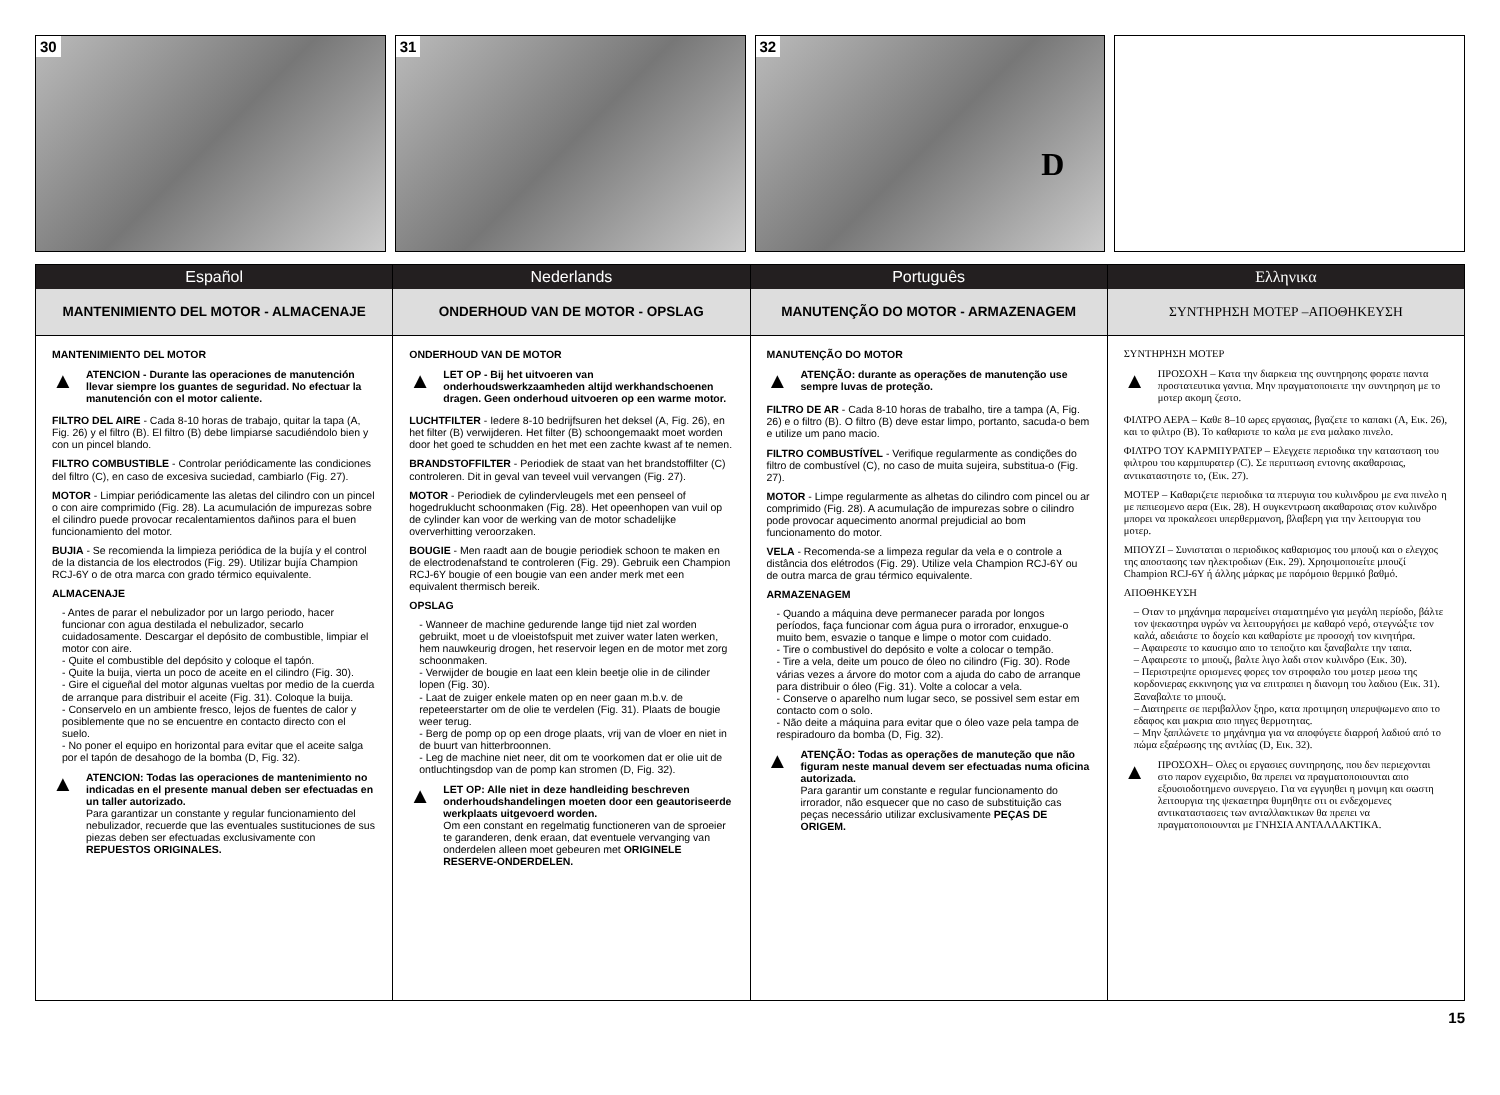30 31 32
D
Español
MANTENIMIENTO DEL MOTOR - ALMACENAJE
MANTENIMIENTO DEL MOTOR
▲
ATENCION - Durante las operaciones de manutención llevar siempre los guantes de seguridad. No efectuar la manutención con el motor caliente.
FILTRO DEL AIRE - Cada 8-10 horas de trabajo, quitar la tapa (A, Fig. 26) y el filtro (B). El filtro (B) debe limpiarse sacudiéndolo bien y con un pincel blando.
FILTRO COMBUSTIBLE - Controlar periódicamente las condiciones del filtro (C), en caso de excesiva suciedad, cambiarlo (Fig. 27).
MOTOR - Limpiar periódicamente las aletas del cilindro con un pincel o con aire comprimido (Fig. 28). La acumulación de impurezas sobre el cilindro puede provocar recalentamientos dañinos para el buen funcionamiento del motor.
BUJIA - Se recomienda la limpieza periódica de la bujía y el control de la distancia de los electrodos (Fig. 29). Utilizar bujía Champion RCJ-6Y o de otra marca con grado térmico equivalente.
ALMACENAJE
- Antes de parar el nebulizador por un largo periodo, hacer funcionar con agua destilada el nebulizador, secarlo cuidadosamente. Descargar el depósito de combustible, limpiar el motor con aire.
- Quite el combustible del depósito y coloque el tapón.
- Quite la buija, vierta un poco de aceite en el cilindro (Fig. 30).
- Gire el cigueñal del motor algunas vueltas por medio de la cuerda de arranque para distribuir el aceite (Fig. 31). Coloque la buija.
- Conservelo en un ambiente fresco, lejos de fuentes de calor y posiblemente que no se encuentre en contacto directo con el suelo.
- No poner el equipo en horizontal para evitar que el aceite salga por el tapón de desahogo de la bomba (D, Fig. 32).
▲
ATENCION: Todas las operaciones de mantenimiento no indicadas en el presente manual deben ser efectuadas en un taller autorizado.
Para garantizar un constante y regular funcionamiento del nebulizador, recuerde que las eventuales sustituciones de sus piezas deben ser efectuadas exclusivamente con REPUESTOS ORIGINALES.
Nederlands
ONDERHOUD VAN DE MOTOR - OPSLAG
ONDERHOUD VAN DE MOTOR
▲
LET OP - Bij het uitvoeren van onderhoudswerkzaamheden altijd werkhandschoenen dragen. Geen onderhoud uitvoeren op een warme motor.
LUCHTFILTER - Iedere 8-10 bedrijfsuren het deksel (A, Fig. 26), en het filter (B) verwijderen. Het filter (B) schoongemaakt moet worden door het goed te schudden en het met een zachte kwast af te nemen.
BRANDSTOFFILTER - Periodiek de staat van het brandstoffilter (C) controleren. Dit in geval van teveel vuil vervangen (Fig. 27).
MOTOR - Periodiek de cylindervleugels met een penseel of hogedruklucht schoonmaken (Fig. 28). Het opeenhopen van vuil op de cylinder kan voor de werking van de motor schadelijke oververhitting veroorzaken.
BOUGIE - Men raadt aan de bougie periodiek schoon te maken en de electrodenafstand te controleren (Fig. 29). Gebruik een Champion RCJ-6Y bougie of een bougie van een ander merk met een equivalent thermisch bereik.
OPSLAG
- Wanneer de machine gedurende lange tijd niet zal worden gebruikt, moet u de vloeistofspuit met zuiver water laten werken, hem nauwkeurig drogen, het reservoir legen en de motor met zorg schoonmaken.
- Verwijder de bougie en laat een klein beetje olie in de cilinder lopen (Fig. 30).
- Laat de zuiger enkele maten op en neer gaan m.b.v. de repeteerstarter om de olie te verdelen (Fig. 31). Plaats de bougie weer terug.
- Berg de pomp op op een droge plaats, vrij van de vloer en niet in de buurt van hitterbroonnen.
- Leg de machine niet neer, dit om te voorkomen dat er olie uit de ontluchtingsdop van de pomp kan stromen (D, Fig. 32).
▲
LET OP: Alle niet in deze handleiding beschreven onderhoudshandelingen moeten door een geautoriseerde werkplaats uitgevoerd worden.
Om een constant en regelmatig functioneren van de sproeier te garanderen, denk eraan, dat eventuele vervanging van onderdelen alleen moet gebeuren met ORIGINELE RESERVE-ONDERDELEN.
Português
MANUTENÇÃO DO MOTOR - ARMAZENAGEM
MANUTENÇÃO DO MOTOR
▲
ATENÇÃO: durante as operações de manutenção use sempre luvas de proteção.
FILTRO DE AR - Cada 8-10 horas de trabalho, tire a tampa (A, Fig. 26) e o filtro (B). O filtro (B) deve estar limpo, portanto, sacuda-o bem e utilize um pano macio.
FILTRO COMBUSTÍVEL - Verifique regularmente as condições do filtro de combustível (C), no caso de muita sujeira, substitua-o (Fig. 27).
MOTOR - Limpe regularmente as alhetas do cilindro com pincel ou ar comprimido (Fig. 28). A acumulação de impurezas sobre o cilindro pode provocar aquecimento anormal prejudicial ao bom funcionamento do motor.
VELA - Recomenda-se a limpeza regular da vela e o controle a distância dos elétrodos (Fig. 29). Utilize vela Champion RCJ-6Y ou de outra marca de grau térmico equivalente.
ARMAZENAGEM
- Quando a máquina deve permanecer parada por longos períodos, faça funcionar com água pura o irrorador, enxugue-o muito bem, esvazie o tanque e limpe o motor com cuidado.
- Tire o combustivel do depósito e volte a colocar o tempão.
- Tire a vela, deite um pouco de óleo no cilindro (Fig. 30). Rode várias vezes a árvore do motor com a ajuda do cabo de arranque para distribuir o óleo (Fig. 31). Volte a colocar a vela.
- Conserve o aparelho num lugar seco, se possivel sem estar em contacto com o solo.
- Não deite a máquina para evitar que o óleo vaze pela tampa de respiradouro da bomba (D, Fig. 32).
▲
ATENÇÃO: Todas as operações de manuteção que não figuram neste manual devem ser efectuadas numa oficina autorizada.
Para garantir um constante e regular funcionamento do irrorador, não esquecer que no caso de substituição cas peças necessário utilizar exclusivamente PEÇAS DE ORIGEM.
Ελληνικα
ΣΥΝΤΗΡΗΣΗ ΜΟΤΕΡ –ΑΠΟΘΗΚΕΥΣΗ
ΣΥΝΤΗΡΗΣΗ ΜΟΤΕΡ
▲
ΠΡΟΣΟΧΗ – Κατα την διαρκεια της συντηρησης φορατε παντα προστατευτικα γαντια. Μην πραγματοποιειτε την συντηρηση με το μοτερ ακομη ζεστο.
ΦΙΛΤΡΟ ΑΕΡΑ – Καθε 8–10 ωρες εργασιας, βγαζετε το καπακι (A, Εικ. 26), και το φιλτρο (B). Το καθαριστε το καλα με ενα μαλακο πινελο.
ΦΙΛΤΡΟ ΤΟΥ ΚΑΡΜΠΥΡΑΤΕΡ – Ελεγχετε περιοδικα την κατασταση του φιλτρου του καρμπυρατερ (C). Σε περιπτωση εντονης ακαθαρσιας, αντικαταστηστε το, (Εικ. 27).
ΜΟΤΕΡ – Καθαριζετε περιοδικα τα πτερυγια του κυλινδρου με ενα πινελο η με πεπιεσμενο αερα (Εικ. 28). Η συγκεντρωση ακαθαρσιας στον κυλινδρο μπορει να προκαλεσει υπερθερμανση, βλαβερη για την λειτουργια του μοτερ.
ΜΠΟΥΖΙ – Συνισταται ο περιοδικος καθαρισμος του μπουζι και ο ελεγχος της αποστασης των ηλεκτροδιων (Εικ. 29). Χρησιμοποιείτε μπουζί Champion RCJ-6Y ή άλλης μάρκας με παρόμοιο θερμικό βαθμό.
ΑΠΟΘΗΚΕΥΣΗ
– Οταν το μηχάνημα παραμείνει σταματημένο για μεγάλη περίοδο, βάλτε τον ψεκαστηρα υγρών να λειτουργήσει με καθαρό νερό, στεγνώξτε τον καλά, αδειάστε το δοχείο και καθαρίστε με προσοχή τον κινητήρα.
– Αφαιρεστε το καυσιμο απο το τεποζιτο και ξαναβαλτε την ταπα.
– Αφαιρεστε το μπουζι, βαλτε λιγο λαδι στον κυλινδρο (Εικ. 30).
– Περιστρεψτε ορισμενες φορες τον στροφαλο του μοτερ μεσω της κορδονιερας εκκινησης για να επιτραπει η διανομη του λαδιου (Εικ. 31). Ξαναβαλτε το μπουζι.
– Διατηρειτε σε περιβαλλον ξηρο, κατα προτιμηση υπερυψωμενο απο το εδαφος και μακρια απο πηγες θερμοτητας.
– Μην ξαπλώνετε το μηχάνημα για να αποφύγετε διαρροή λαδιού από το πώμα εξαέρωσης της αντλίας (D, Εικ. 32).
▲
ΠΡΟΣΟΧΗ– Ολες οι εργασιες συντηρησης, που δεν περιεχονται στο παρον εγχειριδιο, θα πρεπει να πραγματοποιουνται απο εξουσιοδοτημενο συνεργειο. Για να εγγυηθει η μονιμη και σωστη λειτουργια της ψεκαετηρα θυμηθητε οτι οι ενδεχομενες αντικαταστασεις των ανταλλακτικων θα πρεπει να πραγματοποιουνται με ΓΝΗΣΙΑ ΑΝΤΑΛΛΑΚΤΙΚΑ.
15